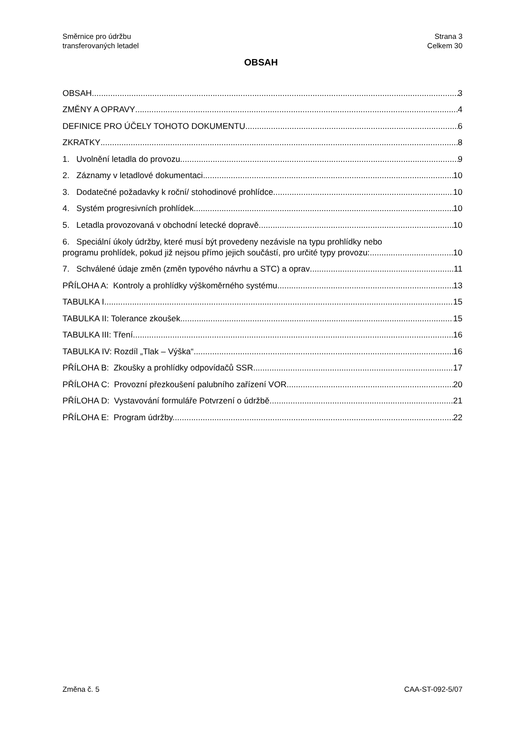Směrnice pro údržbu
transferovaných letadel
Strana 3
Celkem 30
OBSAH
OBSAH 3
ZMĚNY A OPRAVY 4
DEFINICE PRO ÚČELY TOHOTO DOKUMENTU 6
ZKRATKY 8
1. Uvolnění letadla do provozu 9
2. Záznamy v letadlové dokumentaci 10
3. Dodatečné požadavky k roční/ stohodinové prohlídce 10
4. Systém progresivních prohlídek 10
5. Letadla provozovaná v obchodní letecké dopravě 10
6. Speciální úkoly údržby, které musí být provedeny nezávisle na typu prohlídky nebo
programu prohlídek, pokud již nejsou přímo jejich součástí, pro určité typy provozu: 10
7. Schválené údaje změn (změn typového návrhu a STC) a oprav 11
PŘÍLOHA A: Kontroly a prohlídky výškoměrného systému 13
TABULKA I 15
TABULKA II: Tolerance zkoušek 15
TABULKA III: Tření 16
TABULKA IV: Rozdíl „Tlak – Výška“ 16
PŘÍLOHA B: Zkoušky a prohlídky odpovídačů SSR 17
PŘÍLOHA C: Provozní přezkoušení palubního zařízení VOR 20
PŘÍLOHA D: Vystavování formuláře Potvrzení o údržbě 21
PŘÍLOHA E: Program údržby. 22
Změna č. 5 CAA-ST-092-5/07